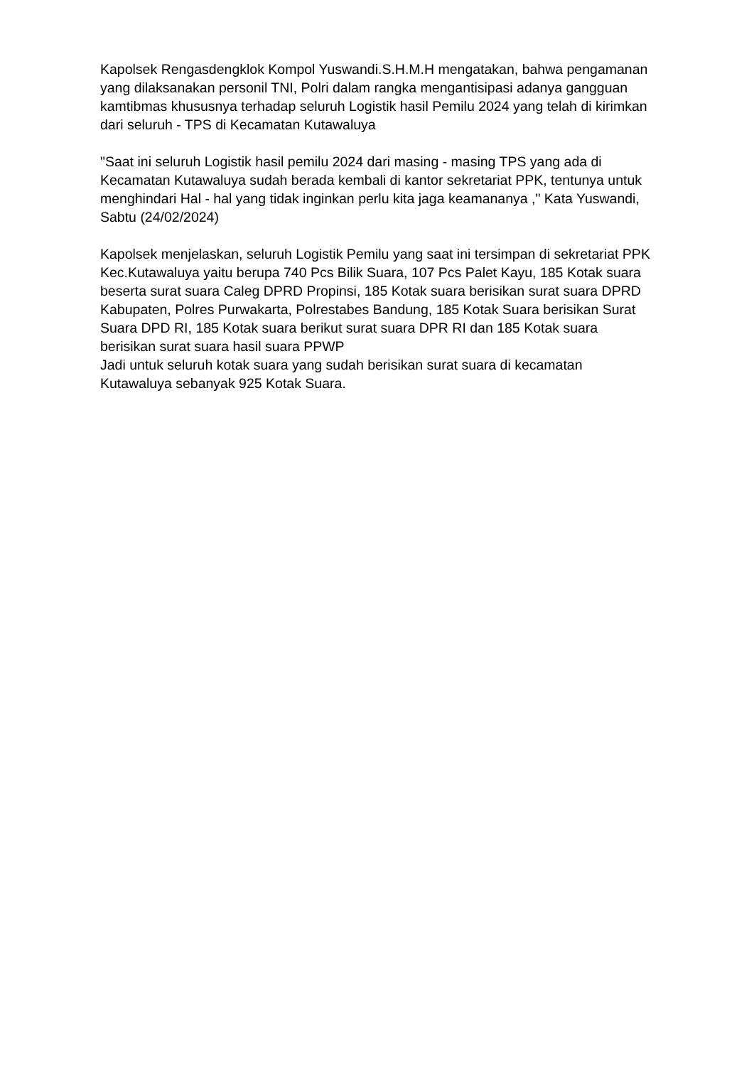Kapolsek Rengasdengklok Kompol Yuswandi.S.H.M.H mengatakan, bahwa pengamanan yang dilaksanakan personil TNI, Polri dalam rangka mengantisipasi adanya gangguan kamtibmas khususnya terhadap seluruh Logistik hasil Pemilu 2024 yang telah di kirimkan dari seluruh - TPS di Kecamatan Kutawaluya
"Saat ini seluruh Logistik hasil pemilu 2024 dari masing - masing TPS yang ada di Kecamatan Kutawaluya sudah berada kembali di kantor sekretariat PPK, tentunya untuk menghindari Hal - hal yang tidak inginkan perlu kita jaga keamananya ," Kata Yuswandi, Sabtu (24/02/2024)
Kapolsek menjelaskan, seluruh Logistik Pemilu yang saat ini tersimpan di sekretariat PPK Kec.Kutawaluya yaitu berupa 740 Pcs Bilik Suara, 107 Pcs Palet Kayu, 185 Kotak suara beserta surat suara Caleg DPRD Propinsi, 185 Kotak suara berisikan surat suara DPRD Kabupaten, Polres Purwakarta, Polrestabes Bandung, 185 Kotak Suara berisikan Surat Suara DPD RI, 185 Kotak suara berikut surat suara DPR RI dan 185 Kotak suara berisikan surat suara hasil suara PPWP
Jadi untuk seluruh kotak suara yang sudah berisikan surat suara di kecamatan Kutawaluya sebanyak 925 Kotak Suara.